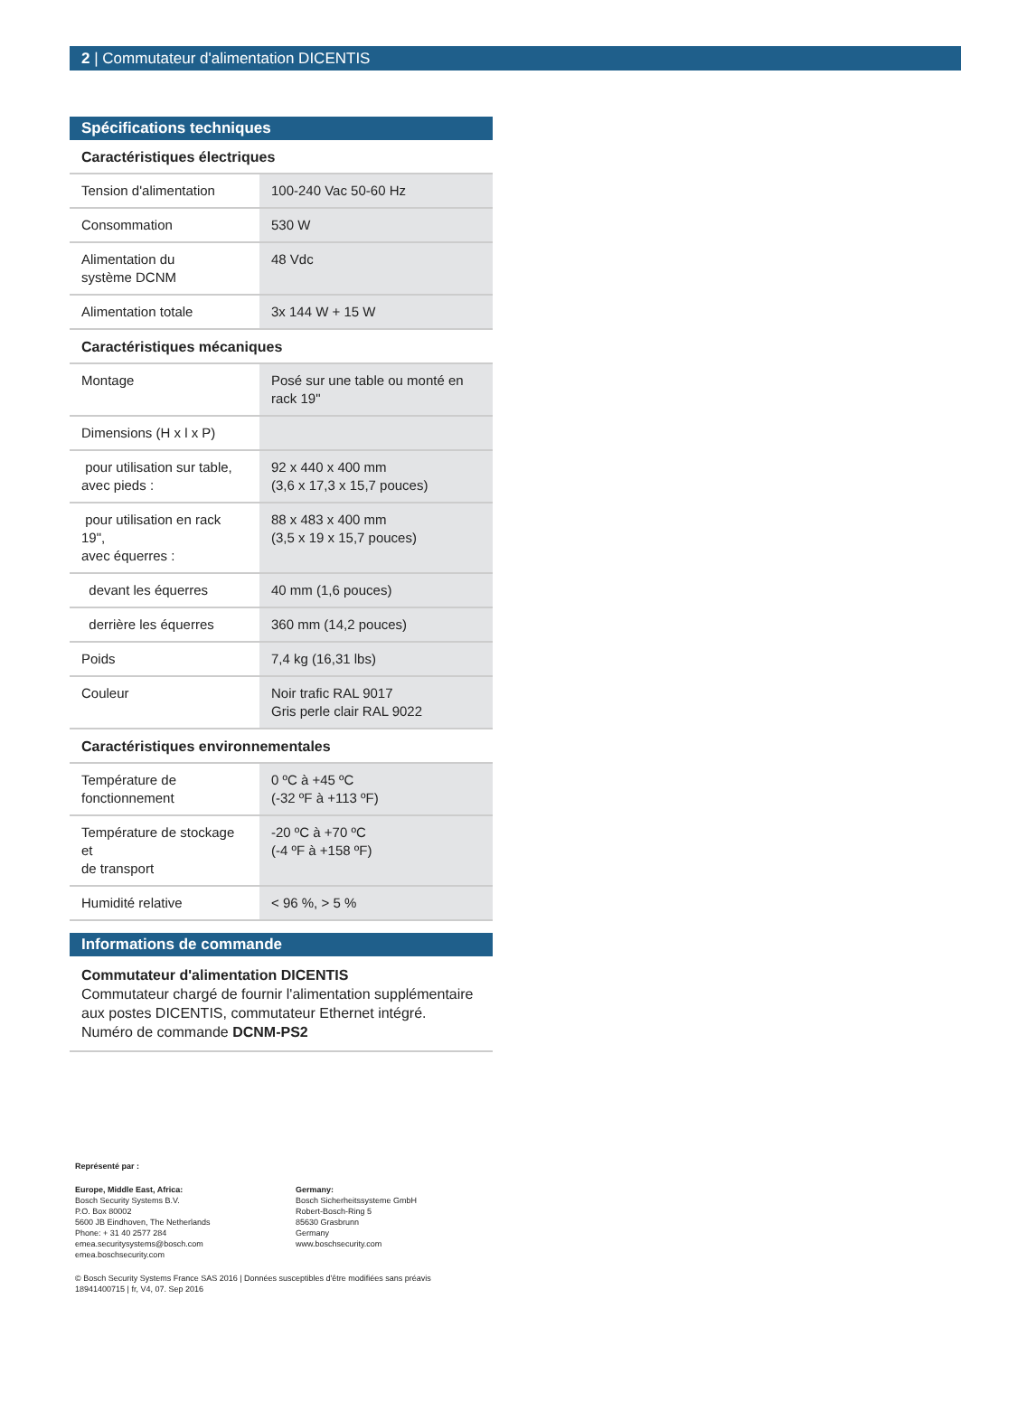2 | Commutateur d'alimentation DICENTIS
Spécifications techniques
Caractéristiques électriques
| Tension d'alimentation | 100-240 Vac 50-60 Hz |
| Consommation | 530 W |
| Alimentation du système DCNM | 48 Vdc |
| Alimentation totale | 3x 144 W + 15 W |
Caractéristiques mécaniques
| Montage | Posé sur une table ou monté en rack 19" |
| Dimensions (H x l x P) | |
| pour utilisation sur table, avec pieds : | 92 x 440 x 400 mm (3,6 x 17,3 x 15,7 pouces) |
| pour utilisation en rack 19", avec équerres : | 88 x 483 x 400 mm (3,5 x 19 x 15,7 pouces) |
| devant les équerres | 40 mm (1,6 pouces) |
| derrière les équerres | 360 mm (14,2 pouces) |
| Poids | 7,4 kg (16,31 lbs) |
| Couleur | Noir trafic RAL 9017 Gris perle clair RAL 9022 |
Caractéristiques environnementales
| Température de fonctionnement | 0 ºC à +45 ºC (-32 ºF à +113 ºF) |
| Température de stockage et de transport | -20 ºC à +70 ºC (-4 ºF à +158 ºF) |
| Humidité relative | < 96 %, > 5 % |
Informations de commande
Commutateur d'alimentation DICENTIS
Commutateur chargé de fournir l'alimentation supplémentaire aux postes DICENTIS, commutateur Ethernet intégré.
Numéro de commande DCNM-PS2
Représenté par :
Europe, Middle East, Africa:
Bosch Security Systems B.V.
P.O. Box 80002
5600 JB Eindhoven, The Netherlands
Phone: + 31 40 2577 284
emea.securitysystems@bosch.com
emea.boschsecurity.com
Germany:
Bosch Sicherheitssysteme GmbH
Robert-Bosch-Ring 5
85630 Grasbrunn
Germany
www.boschsecurity.com
© Bosch Security Systems France SAS 2016 | Données susceptibles d'être modifiées sans préavis
18941400715 | fr, V4, 07. Sep 2016